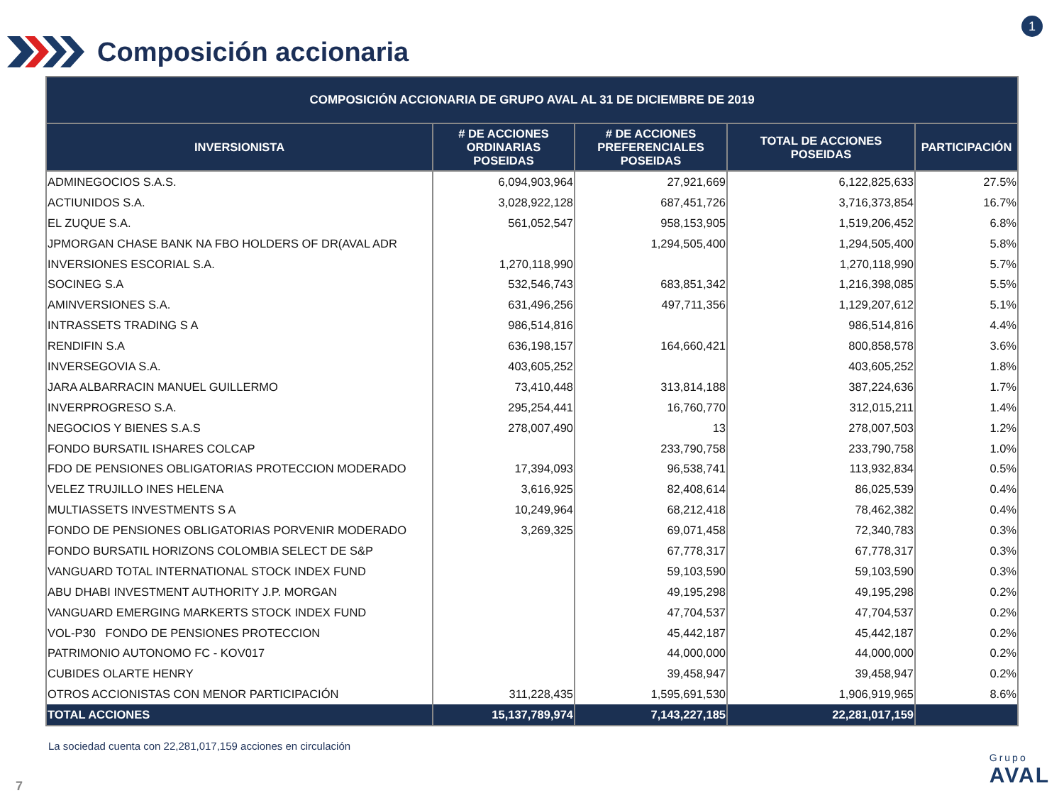Composición accionaria
1
| COMPOSICIÓN ACCIONARIA DE GRUPO AVAL AL 31 DE DICIEMBRE DE 2019 | | | | |
| --- | --- | --- | --- | --- |
| INVERSIONISTA | # DE ACCIONES ORDINARIAS POSEIDAS | # DE ACCIONES PREFERENCIALES POSEIDAS | TOTAL DE ACCIONES POSEIDAS | PARTICIPACIÓN |
| ADMINEGOCIOS S.A.S. | 6,094,903,964 | 27,921,669 | 6,122,825,633 | 27.5% |
| ACTIUNIDOS S.A. | 3,028,922,128 | 687,451,726 | 3,716,373,854 | 16.7% |
| EL ZUQUE S.A. | 561,052,547 | 958,153,905 | 1,519,206,452 | 6.8% |
| JPMORGAN CHASE BANK NA FBO HOLDERS OF DR(AVAL ADR | | 1,294,505,400 | 1,294,505,400 | 5.8% |
| INVERSIONES ESCORIAL S.A. | 1,270,118,990 | | 1,270,118,990 | 5.7% |
| SOCINEG S.A | 532,546,743 | 683,851,342 | 1,216,398,085 | 5.5% |
| AMINVERSIONES S.A. | 631,496,256 | 497,711,356 | 1,129,207,612 | 5.1% |
| INTRASSETS TRADING S A | 986,514,816 | | 986,514,816 | 4.4% |
| RENDIFIN S.A | 636,198,157 | 164,660,421 | 800,858,578 | 3.6% |
| INVERSEGOVIA S.A. | 403,605,252 | | 403,605,252 | 1.8% |
| JARA ALBARRACIN MANUEL GUILLERMO | 73,410,448 | 313,814,188 | 387,224,636 | 1.7% |
| INVERPROGRESO S.A. | 295,254,441 | 16,760,770 | 312,015,211 | 1.4% |
| NEGOCIOS Y BIENES S.A.S | 278,007,490 | 13 | 278,007,503 | 1.2% |
| FONDO BURSATIL ISHARES COLCAP | | 233,790,758 | 233,790,758 | 1.0% |
| FDO DE PENSIONES OBLIGATORIAS PROTECCION MODERADO | 17,394,093 | 96,538,741 | 113,932,834 | 0.5% |
| VELEZ TRUJILLO INES HELENA | 3,616,925 | 82,408,614 | 86,025,539 | 0.4% |
| MULTIASSETS INVESTMENTS S A | 10,249,964 | 68,212,418 | 78,462,382 | 0.4% |
| FONDO DE PENSIONES OBLIGATORIAS PORVENIR MODERADO | 3,269,325 | 69,071,458 | 72,340,783 | 0.3% |
| FONDO BURSATIL HORIZONS COLOMBIA SELECT DE S&P | | 67,778,317 | 67,778,317 | 0.3% |
| VANGUARD TOTAL INTERNATIONAL STOCK INDEX FUND | | 59,103,590 | 59,103,590 | 0.3% |
| ABU DHABI INVESTMENT AUTHORITY J.P. MORGAN | | 49,195,298 | 49,195,298 | 0.2% |
| VANGUARD EMERGING MARKERTS STOCK INDEX FUND | | 47,704,537 | 47,704,537 | 0.2% |
| VOL-P30 FONDO DE PENSIONES PROTECCION | | 45,442,187 | 45,442,187 | 0.2% |
| PATRIMONIO AUTONOMO FC - KOV017 | | 44,000,000 | 44,000,000 | 0.2% |
| CUBIDES OLARTE HENRY | | 39,458,947 | 39,458,947 | 0.2% |
| OTROS ACCIONISTAS CON MENOR PARTICIPACIÓN | 311,228,435 | 1,595,691,530 | 1,906,919,965 | 8.6% |
| TOTAL ACCIONES | 15,137,789,974 | 7,143,227,185 | 22,281,017,159 | |
La sociedad cuenta con 22,281,017,159 acciones en circulación
7
Grupo
AVAL